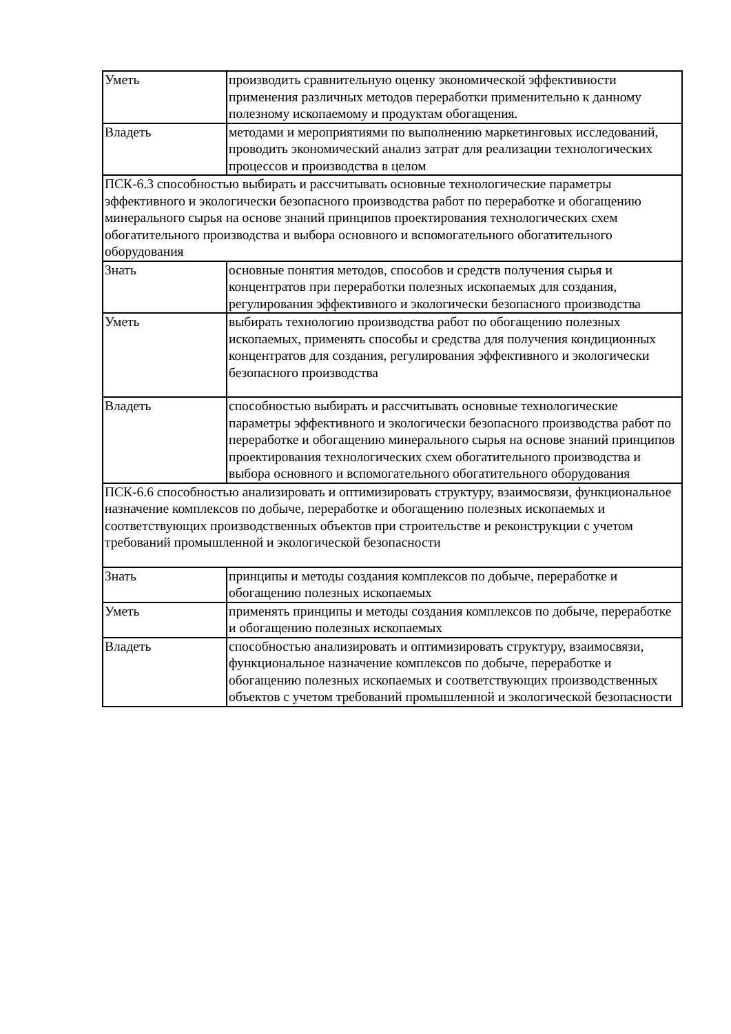| Уметь | производить сравнительную оценку экономической эффективности применения различных методов переработки применительно к данному полезному ископаемому и продуктам обогащения. |
| Владеть | методами и мероприятиями по выполнению маркетинговых исследований, проводить экономический анализ затрат для реализации технологических процессов и производства в целом |
| ПСК-6.3 способностью выбирать и рассчитывать основные технологические параметры эффективного и экологически безопасного производства работ по переработке и обогащению минерального сырья на основе знаний принципов проектирования технологических схем обогатительного производства и выбора основного и вспомогательного обогатительного оборудования | |
| Знать | основные понятия методов, способов и средств получения сырья и концентратов при переработки полезных ископаемых для создания, регулирования эффективного и экологически безопасного производства |
| Уметь | выбирать технологию производства работ по обогащению полезных ископаемых, применять способы и средства для получения кондиционных концентратов для создания, регулирования эффективного и экологически безопасного производства |
| Владеть | способностью выбирать и рассчитывать основные технологические параметры эффективного и экологически безопасного производства работ по переработке и обогащению минерального сырья на основе знаний принципов проектирования технологических схем обогатительного производства и выбора основного и вспомогательного обогатительного оборудования |
| ПСК-6.6 способностью анализировать и оптимизировать структуру, взаимосвязи, функциональное назначение комплексов по добыче, переработке и обогащению полезных ископаемых и соответствующих производственных объектов при строительстве и реконструкции с учетом требований промышленной и экологической безопасности | |
| Знать | принципы и методы создания комплексов по добыче, переработке и обогащению полезных ископаемых |
| Уметь | применять принципы и методы создания комплексов по добыче, переработке и обогащению полезных ископаемых |
| Владеть | способностью анализировать и оптимизировать структуру, взаимосвязи, функциональное назначение комплексов по добыче, переработке и обогащению полезных ископаемых и соответствующих производственных объектов с учетом требований промышленной и экологической безопасности |